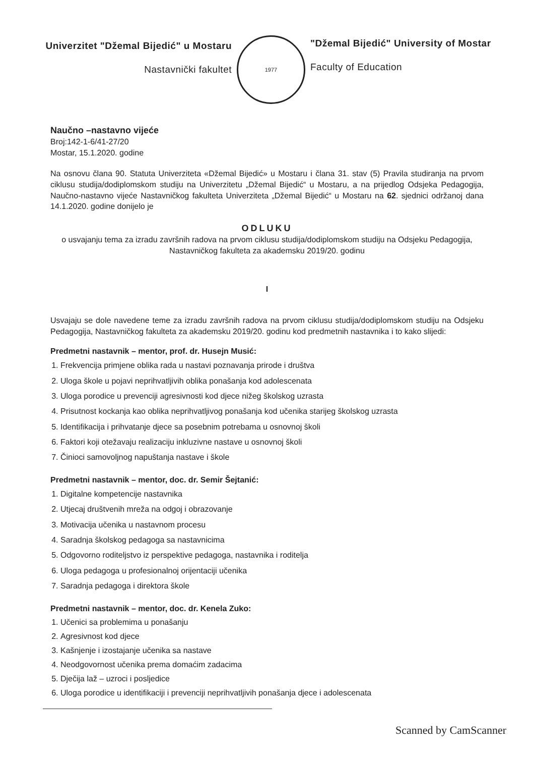Univerzitet "Džemal Bijedić" u Mostaru
Nastavnički fakultet
1977
"Džemal Bijedić" University of Mostar
Faculty of Education
Naučno –nastavno vijeće
Broj:142-1-6/41-27/20
Mostar, 15.1.2020. godine
Na osnovu člana 90. Statuta Univerziteta «Džemal Bijedić» u Mostaru i člana 31. stav (5) Pravila studiranja na prvom ciklusu studija/dodiplomskom studiju na Univerzitetu „Džemal Bijedić“ u Mostaru, a na prijedlog Odsjeka Pedagogija, Naučno-nastavno vijeće Nastavničkog fakulteta Univerziteta „Džemal Bijedić“ u Mostaru na 62. sjednici održanoj dana 14.1.2020. godine donijelo je
ODLUKU
o usvajanju tema za izradu završnih radova na prvom ciklusu studija/dodiplomskom studiju na Odsjeku Pedagogija, Nastavničkog fakulteta za akademsku 2019/20. godinu
I
Usvajaju se dole navedene teme za izradu završnih radova na prvom ciklusu studija/dodiplomskom studiju na Odsjeku Pedagogija, Nastavničkog fakulteta za akademsku 2019/20. godinu kod predmetnih nastavnika i to kako slijedi:
Predmetni nastavnik – mentor, prof. dr. Husejn Musić:
1. Frekvencija primjene oblika rada u nastavi poznavanja prirode i društva
2. Uloga škole u pojavi neprihvatljivih oblika ponašanja kod adolescenata
3. Uloga porodice u prevenciji agresivnosti kod djece nižeg školskog uzrasta
4. Prisutnost kockanja kao oblika neprihvatljivog ponašanja kod učenika starijeg školskog uzrasta
5. Identifikacija i prihvatanje djece sa posebnim potrebama u osnovnoj školi
6. Faktori koji otežavaju realizaciju inkluzivne nastave u osnovnoj školi
7. Činioci samovoljnog napuštanja nastave i škole
Predmetni nastavnik – mentor, doc. dr. Semir Šejtanić:
1. Digitalne kompetencije nastavnika
2. Utjecaj društvenih mreža na odgoj i obrazovanje
3. Motivacija učenika u nastavnom procesu
4. Saradnja školskog pedagoga sa nastavnicima
5. Odgovorno roditeljstvo iz perspektive pedagoga, nastavnika i roditelja
6. Uloga pedagoga u profesionalnoj orijentaciji učenika
7. Saradnja pedagoga i direktora škole
Predmetni nastavnik – mentor, doc. dr. Kenela Zuko:
1. Učenici sa problemima u ponašanju
2. Agresivnost kod djece
3. Kašnjenje i izostajanje učenika sa nastave
4. Neodgovornost učenika prema domaćim zadacima
5. Dječija laž – uzroci i posljedice
6. Uloga porodice u identifikaciji i prevenciji neprihvatljivih ponašanja djece i adolescenata
Scanned by CamScanner